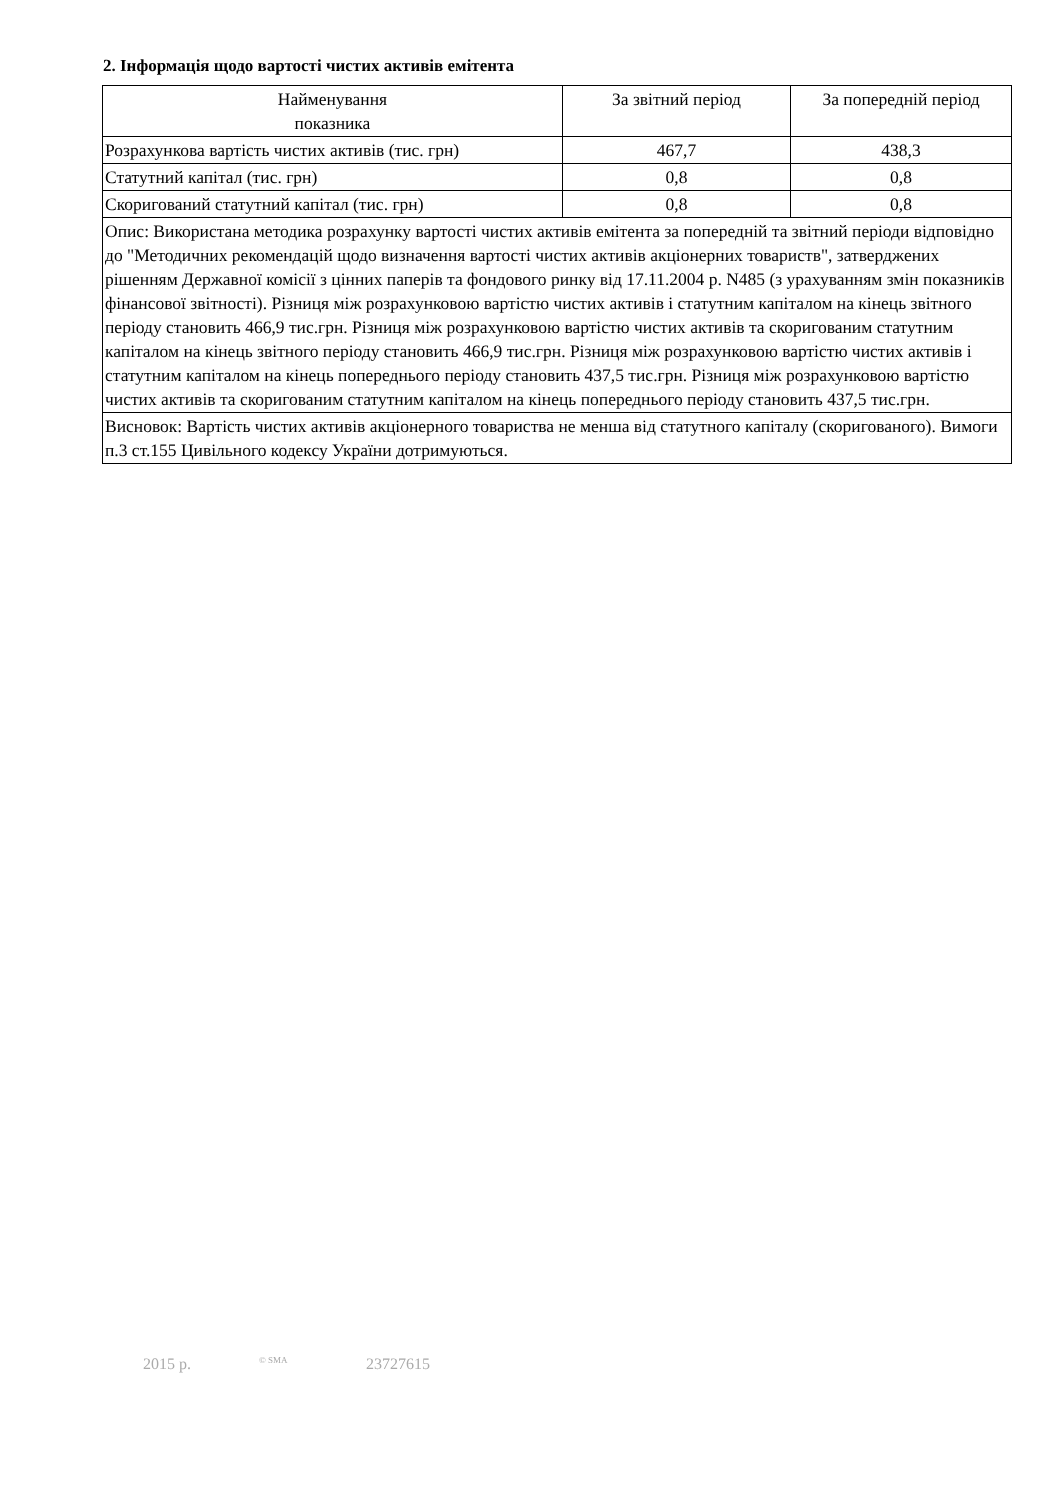2. Інформація щодо вартості чистих активів емітента
| Найменування показника | За звітний період | За попередній період |
| --- | --- | --- |
| Розрахункова вартість чистих активів (тис. грн) | 467,7 | 438,3 |
| Статутний капітал (тис. грн) | 0,8 | 0,8 |
| Скоригований статутний капітал (тис. грн) | 0,8 | 0,8 |
| Опис: Використана методика розрахунку вартості чистих активів емітента за попередній та звітний періоди відповідно до "Методичних рекомендацій щодо визначення вартості чистих активів акціонерних товариств", затверджених рішенням Державної комісії з цінних паперів та фондового ринку від 17.11.2004 р. N485 (з урахуванням змін показників фінансової звітності). Різниця між розрахунковою вартістю чистих активів і статутним капіталом на кінець звітного періоду становить 466,9 тис.грн. Різниця між розрахунковою вартістю чистих активів та скоригованим статутним капіталом на кінець звітного періоду становить 466,9 тис.грн. Різниця між розрахунковою вартістю чистих активів і статутним капіталом на кінець попереднього періоду становить 437,5 тис.грн. Різниця між розрахунковою вартістю чистих активів та скоригованим статутним капіталом на кінець попереднього періоду становить 437,5 тис.грн. | | |
| Висновок: Вартість чистих активів акціонерного товариства не менша від статутного капіталу (скоригованого). Вимоги п.3 ст.155 Цивільного кодексу України дотримуються. | | |
2015 р. © SMA 23727615